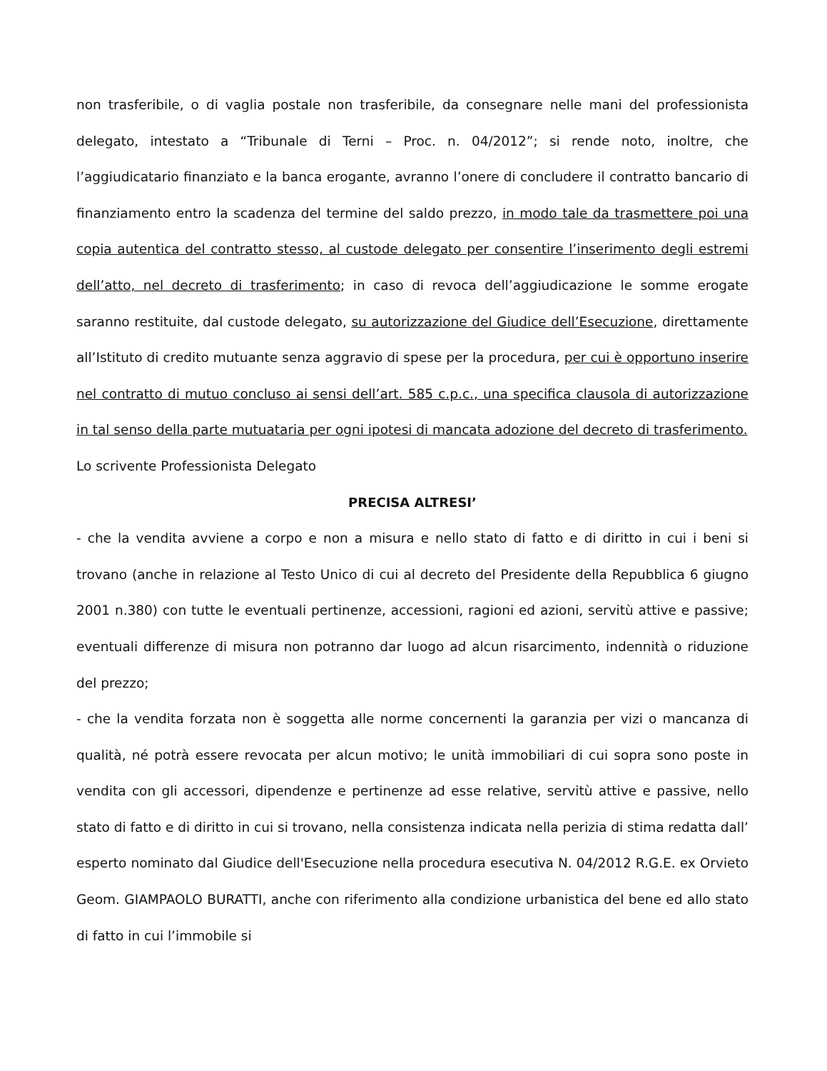non trasferibile, o di vaglia postale non trasferibile, da consegnare nelle mani del professionista delegato, intestato a “Tribunale di Terni – Proc. n. 04/2012”; si rende noto, inoltre, che l’aggiudicatario finanziato e la banca erogante, avranno l’onere di concludere il contratto bancario di finanziamento entro la scadenza del termine del saldo prezzo, in modo tale da trasmettere poi una copia autentica del contratto stesso, al custode delegato per consentire l’inserimento degli estremi dell’atto, nel decreto di trasferimento; in caso di revoca dell’aggiudicazione le somme erogate saranno restituite, dal custode delegato, su autorizzazione del Giudice dell’Esecuzione, direttamente all’Istituto di credito mutuante senza aggravio di spese per la procedura, per cui è opportuno inserire nel contratto di mutuo concluso ai sensi dell’art. 585 c.p.c., una specifica clausola di autorizzazione in tal senso della parte mutuataria per ogni ipotesi di mancata adozione del decreto di trasferimento.
Lo scrivente Professionista Delegato
PRECISA ALTRESI’
- che la vendita avviene a corpo e non a misura e nello stato di fatto e di diritto in cui i beni si trovano (anche in relazione al Testo Unico di cui al decreto del Presidente della Repubblica 6 giugno 2001 n.380) con tutte le eventuali pertinenze, accessioni, ragioni ed azioni, servitù attive e passive; eventuali differenze di misura non potranno dar luogo ad alcun risarcimento, indennità o riduzione del prezzo;
- che la vendita forzata non è soggetta alle norme concernenti la garanzia per vizi o mancanza di qualità, né potrà essere revocata per alcun motivo; le unità immobiliari di cui sopra sono poste in vendita con gli accessori, dipendenze e pertinenze ad esse relative, servitù attive e passive, nello stato di fatto e di diritto in cui si trovano, nella consistenza indicata nella perizia di stima redatta dall’ esperto nominato dal Giudice dell'Esecuzione nella procedura esecutiva N. 04/2012 R.G.E. ex Orvieto Geom. GIAMPAOLO BURATTI, anche con riferimento alla condizione urbanistica del bene ed allo stato di fatto in cui l’immobile si